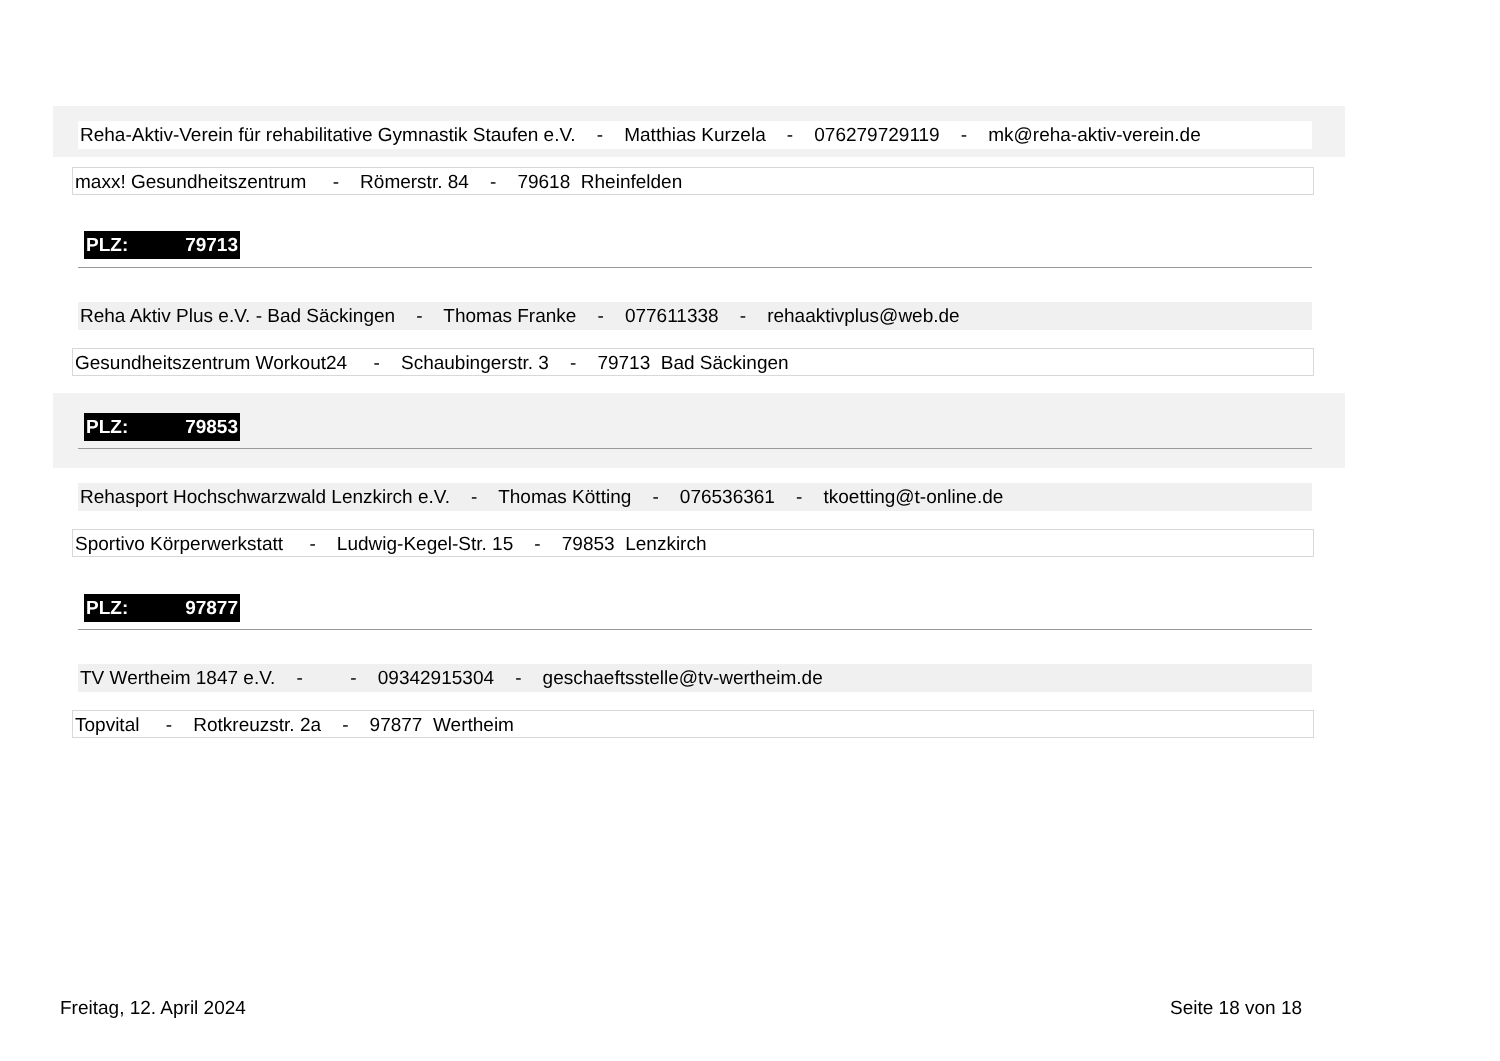Reha-Aktiv-Verein für rehabilitative Gymnastik Staufen e.V. - Matthias Kurzela - 076279729119 - mk@reha-aktiv-verein.de
maxx! Gesundheitszentrum - Römerstr. 84 - 79618 Rheinfelden
PLZ: 79713
Reha Aktiv Plus e.V. - Bad Säckingen - Thomas Franke - 077611338 - rehaaktivplus@web.de
Gesundheitszentrum Workout24 - Schaubingerstr. 3 - 79713 Bad Säckingen
PLZ: 79853
Rehasport Hochschwarzwald Lenzkirch e.V. - Thomas Kötting - 076536361 - tkoetting@t-online.de
Sportivo Körperwerkstatt - Ludwig-Kegel-Str. 15 - 79853 Lenzkirch
PLZ: 97877
TV Wertheim 1847 e.V. - - 09342915304 - geschaeftsstelle@tv-wertheim.de
Topvital - Rotkreuzstr. 2a - 97877 Wertheim
Freitag, 12. April 2024 Seite 18 von 18